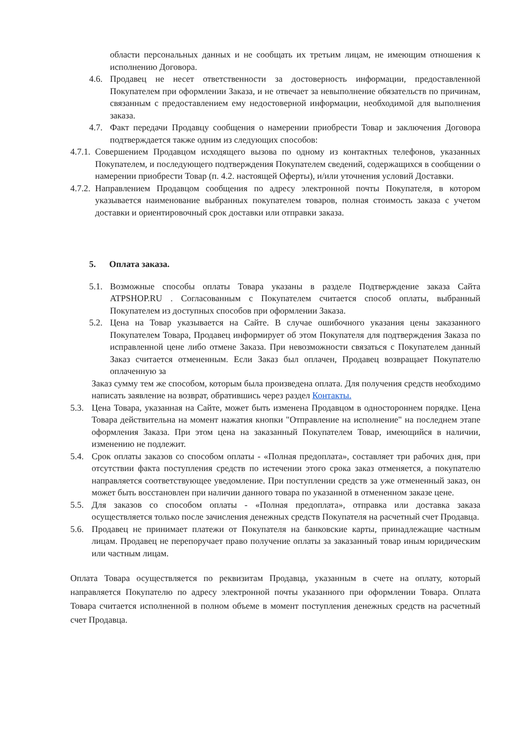области персональных данных и не сообщать их третьим лицам, не имеющим отношения к исполнению Договора.
4.6. Продавец не несет ответственности за достоверность информации, предоставленной Покупателем при оформлении Заказа, и не отвечает за невыполнение обязательств по причинам, связанным с предоставлением ему недостоверной информации, необходимой для выполнения заказа.
4.7. Факт передачи Продавцу сообщения о намерении приобрести Товар и заключения Договора подтверждается также одним из следующих способов:
4.7.1. Совершением Продавцом исходящего вызова по одному из контактных телефонов, указанных Покупателем, и последующего подтверждения Покупателем сведений, содержащихся в сообщении о намерении приобрести Товар (п. 4.2. настоящей Оферты), и/или уточнения условий Доставки.
4.7.2. Направлением Продавцом сообщения по адресу электронной почты Покупателя, в котором указывается наименование выбранных покупателем товаров, полная стоимость заказа с учетом доставки и ориентировочный срок доставки или отправки заказа.
5. Оплата заказа.
5.1. Возможные способы оплаты Товара указаны в разделе Подтверждение заказа Сайта ATPSHOP.RU . Согласованным с Покупателем считается способ оплаты, выбранный Покупателем из доступных способов при оформлении Заказа.
5.2. Цена на Товар указывается на Сайте. В случае ошибочного указания цены заказанного Покупателем Товара, Продавец информирует об этом Покупателя для подтверждения Заказа по исправленной цене либо отмене Заказа. При невозможности связаться с Покупателем данный Заказ считается отмененным. Если Заказ был оплачен, Продавец возвращает Покупателю оплаченную за
Заказ сумму тем же способом, которым была произведена оплата. Для получения средств необходимо написать заявление на возврат, обратившись через раздел Контакты.
5.3. Цена Товара, указанная на Сайте, может быть изменена Продавцом в одностороннем порядке. Цена Товара действительна на момент нажатия кнопки "Отправление на исполнение" на последнем этапе оформления Заказа. При этом цена на заказанный Покупателем Товар, имеющийся в наличии, изменению не подлежит.
5.4. Срок оплаты заказов со способом оплаты - «Полная предоплата», составляет три рабочих дня, при отсутствии факта поступления средств по истечении этого срока заказ отменяется, а покупателю направляется соответствующее уведомление. При поступлении средств за уже отмененный заказ, он может быть восстановлен при наличии данного товара по указанной в отмененном заказе цене.
5.5. Для заказов со способом оплаты - «Полная предоплата», отправка или доставка заказа осуществляется только после зачисления денежных средств Покупателя на расчетный счет Продавца.
5.6. Продавец не принимает платежи от Покупателя на банковские карты, принадлежащие частным лицам. Продавец не перепоручает право получение оплаты за заказанный товар иным юридическим или частным лицам.
Оплата Товара осуществляется по реквизитам Продавца, указанным в счете на оплату, который направляется Покупателю по адресу электронной почты указанного при оформлении Товара. Оплата Товара считается исполненной в полном объеме в момент поступления денежных средств на расчетный счет Продавца.